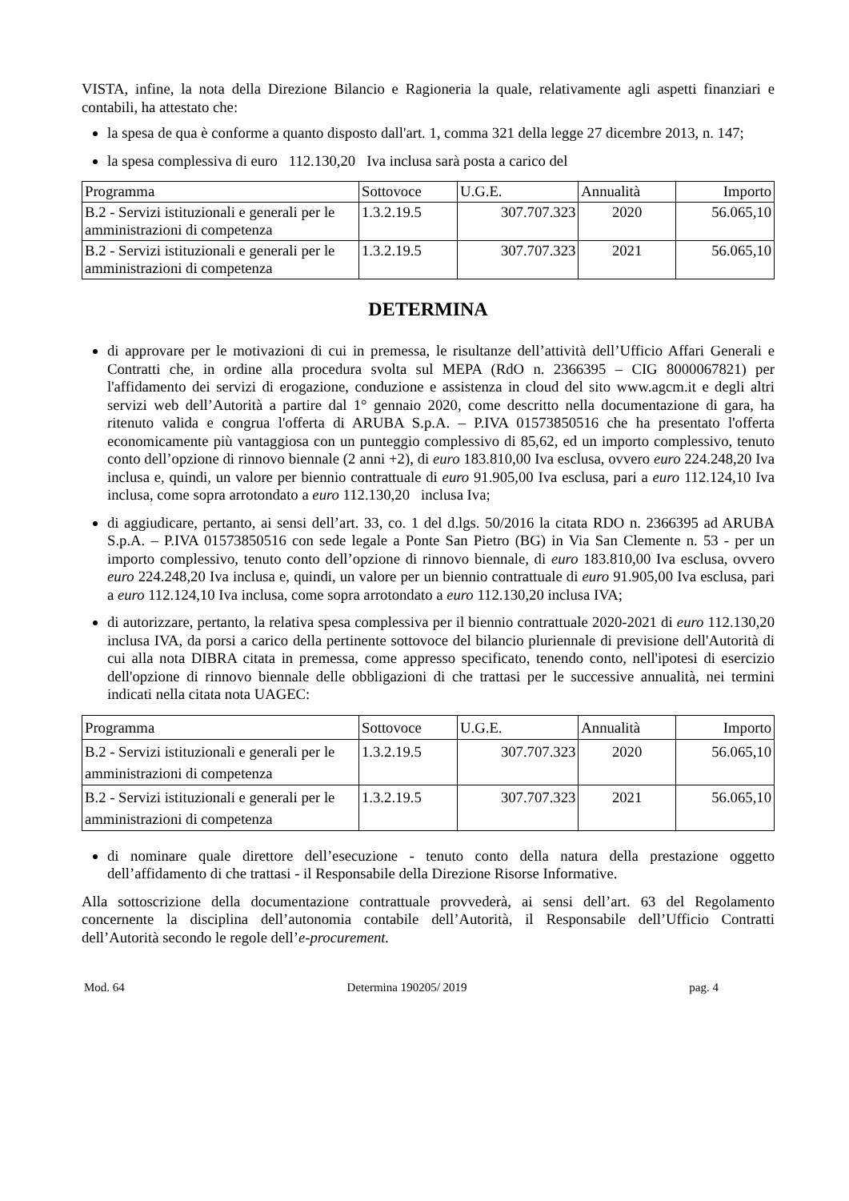VISTA, infine, la nota della Direzione Bilancio e Ragioneria la quale, relativamente agli aspetti finanziari e contabili, ha attestato che:
la spesa de qua è conforme a quanto disposto dall'art. 1, comma 321 della legge 27 dicembre 2013, n. 147;
la spesa complessiva di euro 112.130,20 Iva inclusa sarà posta a carico del
| Programma | Sottovoce | U.G.E. | Annualità | Importo |
| B.2 - Servizi istituzionali e generali per le amministrazioni di competenza | 1.3.2.19.5 | 307.707.323 | 2020 | 56.065,10 |
| B.2 - Servizi istituzionali e generali per le amministrazioni di competenza | 1.3.2.19.5 | 307.707.323 | 2021 | 56.065,10 |
DETERMINA
di approvare per le motivazioni di cui in premessa, le risultanze dell’attività dell’Ufficio Affari Generali e Contratti che, in ordine alla procedura svolta sul MEPA (RdO n. 2366395 – CIG 8000067821) per l'affidamento dei servizi di erogazione, conduzione e assistenza in cloud del sito www.agcm.it e degli altri servizi web dell’Autorità a partire dal 1° gennaio 2020, come descritto nella documentazione di gara, ha ritenuto valida e congrua l'offerta di ARUBA S.p.A. – P.IVA 01573850516 che ha presentato l'offerta economicamente più vantaggiosa con un punteggio complessivo di 85,62, ed un importo complessivo, tenuto conto dell’opzione di rinnovo biennale (2 anni +2), di euro 183.810,00 Iva esclusa, ovvero euro 224.248,20 Iva inclusa e, quindi, un valore per biennio contrattuale di euro 91.905,00 Iva esclusa, pari a euro 112.124,10 Iva inclusa, come sopra arrotondato a euro 112.130,20 inclusa Iva;
di aggiudicare, pertanto, ai sensi dell’art. 33, co. 1 del d.lgs. 50/2016 la citata RDO n. 2366395 ad ARUBA S.p.A. – P.IVA 01573850516 con sede legale a Ponte San Pietro (BG) in Via San Clemente n. 53 - per un importo complessivo, tenuto conto dell’opzione di rinnovo biennale, di euro 183.810,00 Iva esclusa, ovvero euro 224.248,20 Iva inclusa e, quindi, un valore per un biennio contrattuale di euro 91.905,00 Iva esclusa, pari a euro 112.124,10 Iva inclusa, come sopra arrotondato a euro 112.130,20 inclusa IVA;
di autorizzare, pertanto, la relativa spesa complessiva per il biennio contrattuale 2020-2021 di euro 112.130,20 inclusa IVA, da porsi a carico della pertinente sottovoce del bilancio pluriennale di previsione dell'Autorità di cui alla nota DIBRA citata in premessa, come appresso specificato, tenendo conto, nell'ipotesi di esercizio dell'opzione di rinnovo biennale delle obbligazioni di che trattasi per le successive annualità, nei termini indicati nella citata nota UAGEC:
| Programma | Sottovoce | U.G.E. | Annualità | Importo |
| B.2 - Servizi istituzionali e generali per le amministrazioni di competenza | 1.3.2.19.5 | 307.707.323 | 2020 | 56.065,10 |
| B.2 - Servizi istituzionali e generali per le amministrazioni di competenza | 1.3.2.19.5 | 307.707.323 | 2021 | 56.065,10 |
di nominare quale direttore dell’esecuzione - tenuto conto della natura della prestazione oggetto dell’affidamento di che trattasi - il Responsabile della Direzione Risorse Informative.
Alla sottoscrizione della documentazione contrattuale provvederà, ai sensi dell’art. 63 del Regolamento concernente la disciplina dell’autonomia contabile dell’Autorità, il Responsabile dell’Ufficio Contratti dell’Autorità secondo le regole dell’e-procurement.
Mod. 64 Determina 190205/ 2019 pag. 4